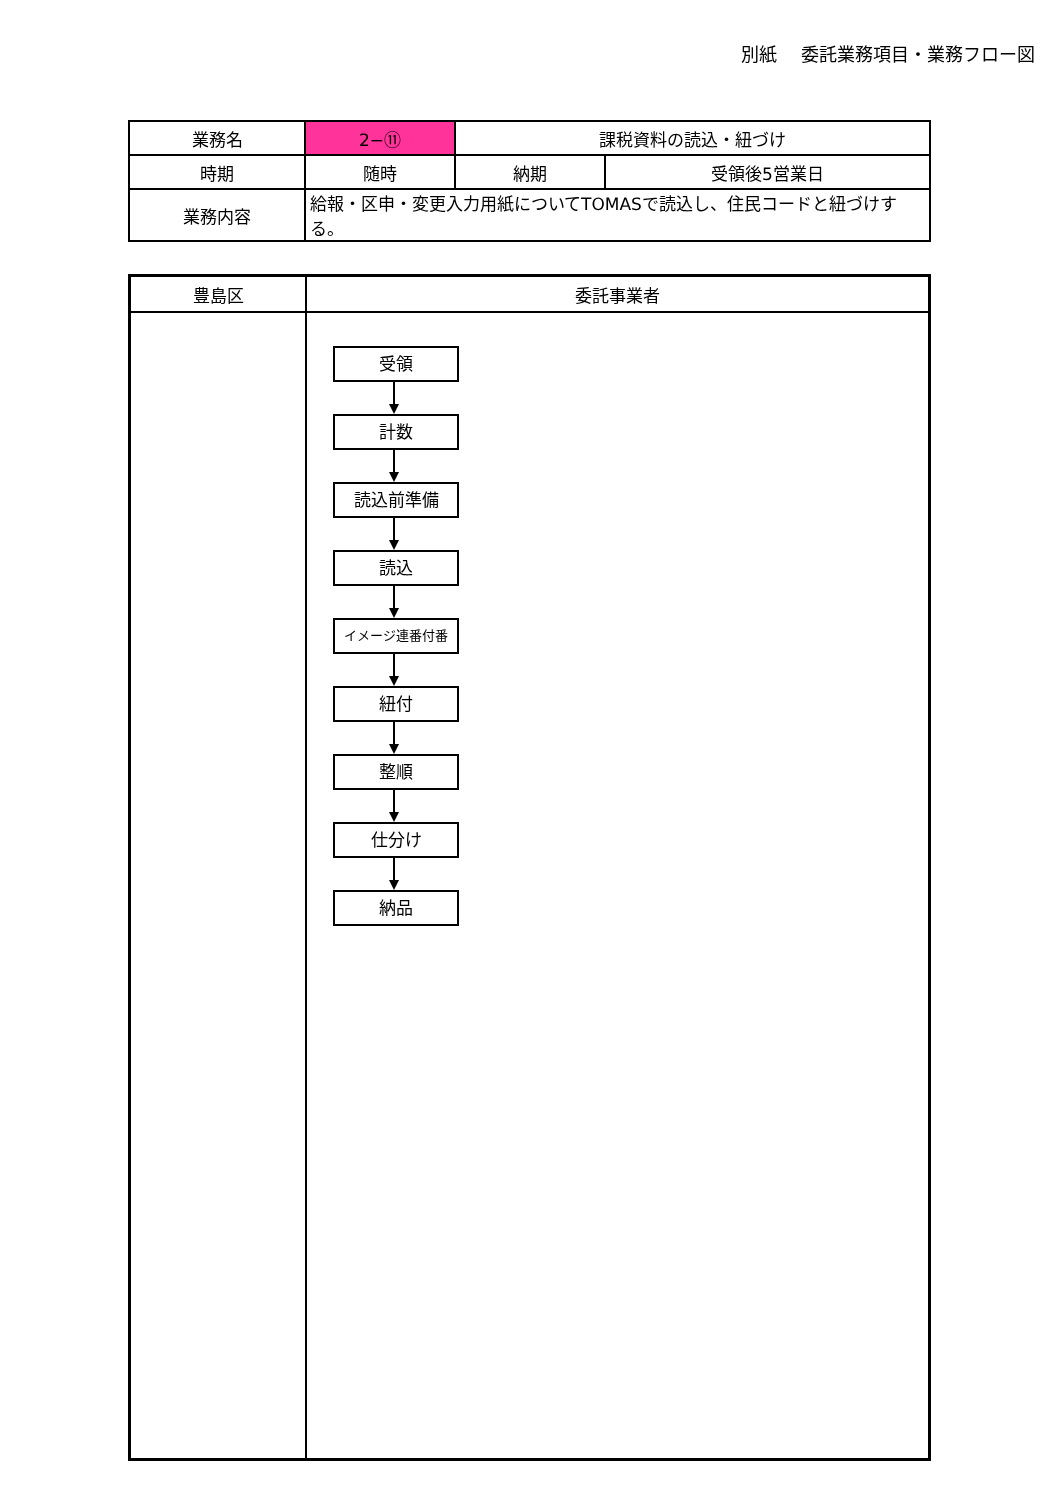別紙　 委託業務項目・業務フロー図
| 業務名 | 2−⑪ | 課税資料の読込・紐づけ | |
| 時期 | 随時 | 納期 | 受領後5営業日 |
| 業務内容 | 給報・区申・変更入力用紙についてTOMASで読込し、住民コードと紐づけする。 | | |
| 豊島区 | 委託事業者 |
| --- | --- |
| | 受領 計数 読込前準備 読込 イメージ連番付番 紐付 整順 仕分け 納品 |